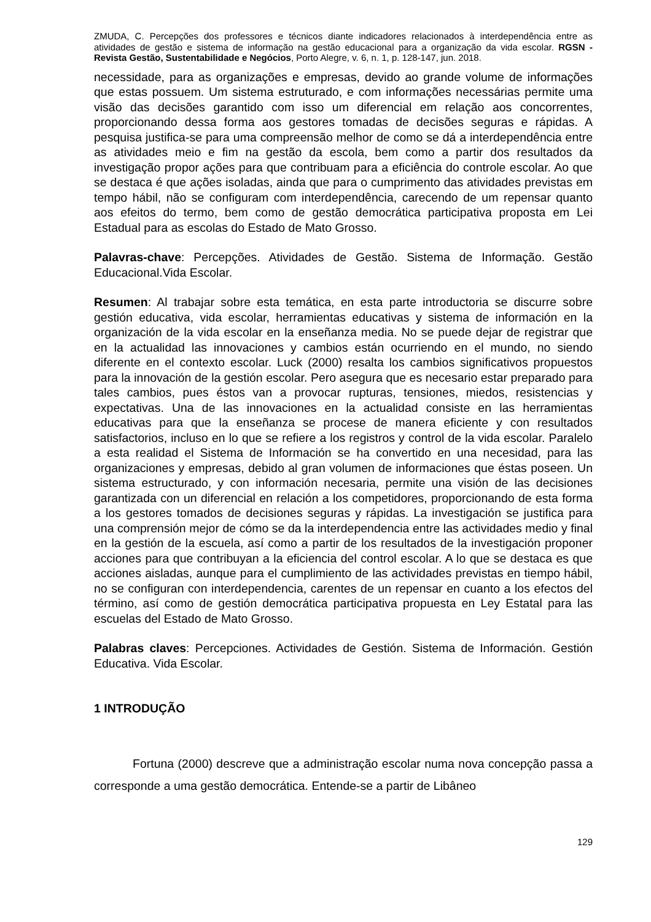ZMUDA, C. Percepções dos professores e técnicos diante indicadores relacionados à interdependência entre as atividades de gestão e sistema de informação na gestão educacional para a organização da vida escolar. RGSN - Revista Gestão, Sustentabilidade e Negócios, Porto Alegre, v. 6, n. 1, p. 128-147, jun. 2018.
necessidade, para as organizações e empresas, devido ao grande volume de informações que estas possuem. Um sistema estruturado, e com informações necessárias permite uma visão das decisões garantido com isso um diferencial em relação aos concorrentes, proporcionando dessa forma aos gestores tomadas de decisões seguras e rápidas. A pesquisa justifica-se para uma compreensão melhor de como se dá a interdependência entre as atividades meio e fim na gestão da escola, bem como a partir dos resultados da investigação propor ações para que contribuam para a eficiência do controle escolar. Ao que se destaca é que ações isoladas, ainda que para o cumprimento das atividades previstas em tempo hábil, não se configuram com interdependência, carecendo de um repensar quanto aos efeitos do termo, bem como de gestão democrática participativa proposta em Lei Estadual para as escolas do Estado de Mato Grosso.
Palavras-chave: Percepções. Atividades de Gestão. Sistema de Informação. Gestão Educacional.Vida Escolar.
Resumen: Al trabajar sobre esta temática, en esta parte introductoria se discurre sobre gestión educativa, vida escolar, herramientas educativas y sistema de información en la organización de la vida escolar en la enseñanza media. No se puede dejar de registrar que en la actualidad las innovaciones y cambios están ocurriendo en el mundo, no siendo diferente en el contexto escolar. Luck (2000) resalta los cambios significativos propuestos para la innovación de la gestión escolar. Pero asegura que es necesario estar preparado para tales cambios, pues éstos van a provocar rupturas, tensiones, miedos, resistencias y expectativas. Una de las innovaciones en la actualidad consiste en las herramientas educativas para que la enseñanza se procese de manera eficiente y con resultados satisfactorios, incluso en lo que se refiere a los registros y control de la vida escolar. Paralelo a esta realidad el Sistema de Información se ha convertido en una necesidad, para las organizaciones y empresas, debido al gran volumen de informaciones que éstas poseen. Un sistema estructurado, y con información necesaria, permite una visión de las decisiones garantizada con un diferencial en relación a los competidores, proporcionando de esta forma a los gestores tomados de decisiones seguras y rápidas. La investigación se justifica para una comprensión mejor de cómo se da la interdependencia entre las actividades medio y final en la gestión de la escuela, así como a partir de los resultados de la investigación proponer acciones para que contribuyan a la eficiencia del control escolar. A lo que se destaca es que acciones aisladas, aunque para el cumplimiento de las actividades previstas en tiempo hábil, no se configuran con interdependencia, carentes de un repensar en cuanto a los efectos del término, así como de gestión democrática participativa propuesta en Ley Estatal para las escuelas del Estado de Mato Grosso.
Palabras claves: Percepciones. Actividades de Gestión. Sistema de Información. Gestión Educativa. Vida Escolar.
1 INTRODUÇÃO
Fortuna (2000) descreve que a administração escolar numa nova concepção passa a corresponde a uma gestão democrática. Entende-se a partir de Libâneo
129